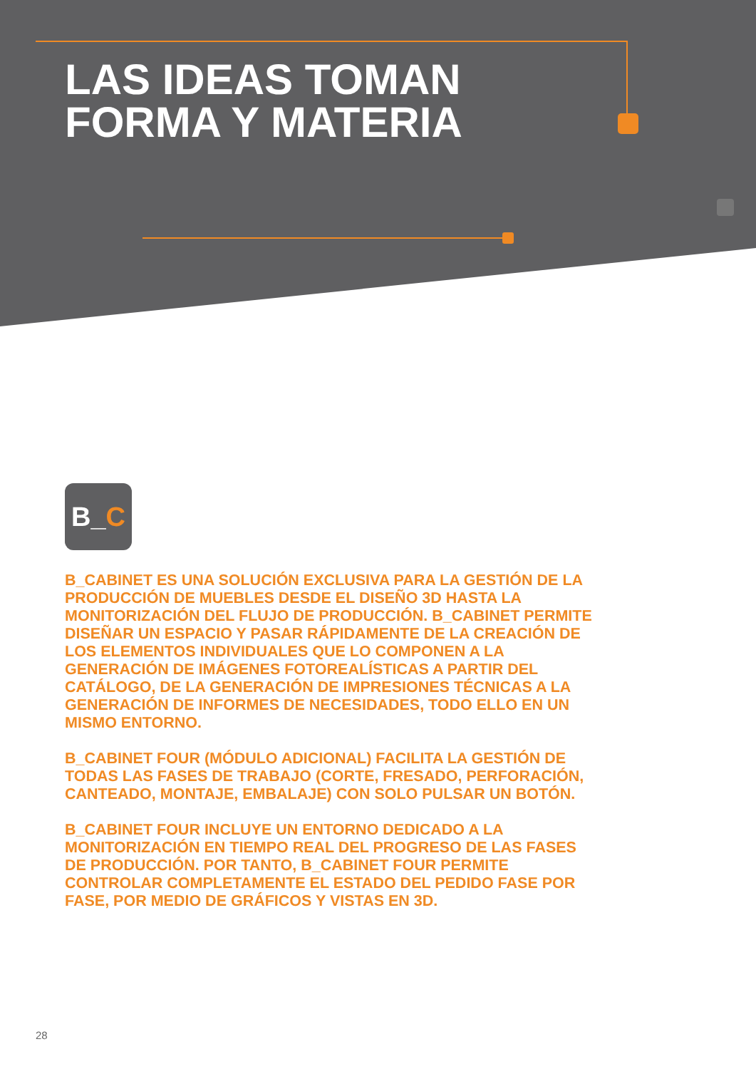LAS IDEAS TOMAN
FORMA Y MATERIA
B_C
B_CABINET ES UNA SOLUCIÓN EXCLUSIVA PARA LA GESTIÓN DE LA PRODUCCIÓN DE MUEBLES DESDE EL DISEÑO 3D HASTA LA MONITORIZACIÓN DEL FLUJO DE PRODUCCIÓN. B_CABINET PERMITE DISEÑAR UN ESPACIO Y PASAR RÁPIDAMENTE DE LA CREACIÓN DE LOS ELEMENTOS INDIVIDUALES QUE LO COMPONEN A LA GENERACIÓN DE IMÁGENES FOTOREALÍSTICAS A PARTIR DEL CATÁLOGO, DE LA GENERACIÓN DE IMPRESIONES TÉCNICAS A LA GENERACIÓN DE INFORMES DE NECESIDADES, TODO ELLO EN UN MISMO ENTORNO.
B_CABINET FOUR (MÓDULO ADICIONAL) FACILITA LA GESTIÓN DE TODAS LAS FASES DE TRABAJO (CORTE, FRESADO, PERFORACIÓN, CANTEADO, MONTAJE, EMBALAJE) CON SOLO PULSAR UN BOTÓN.
B_CABINET FOUR INCLUYE UN ENTORNO DEDICADO A LA MONITORIZACIÓN EN TIEMPO REAL DEL PROGRESO DE LAS FASES DE PRODUCCIÓN. POR TANTO, B_CABINET FOUR PERMITE CONTROLAR COMPLETAMENTE EL ESTADO DEL PEDIDO FASE POR FASE, POR MEDIO DE GRÁFICOS Y VISTAS EN 3D.
28